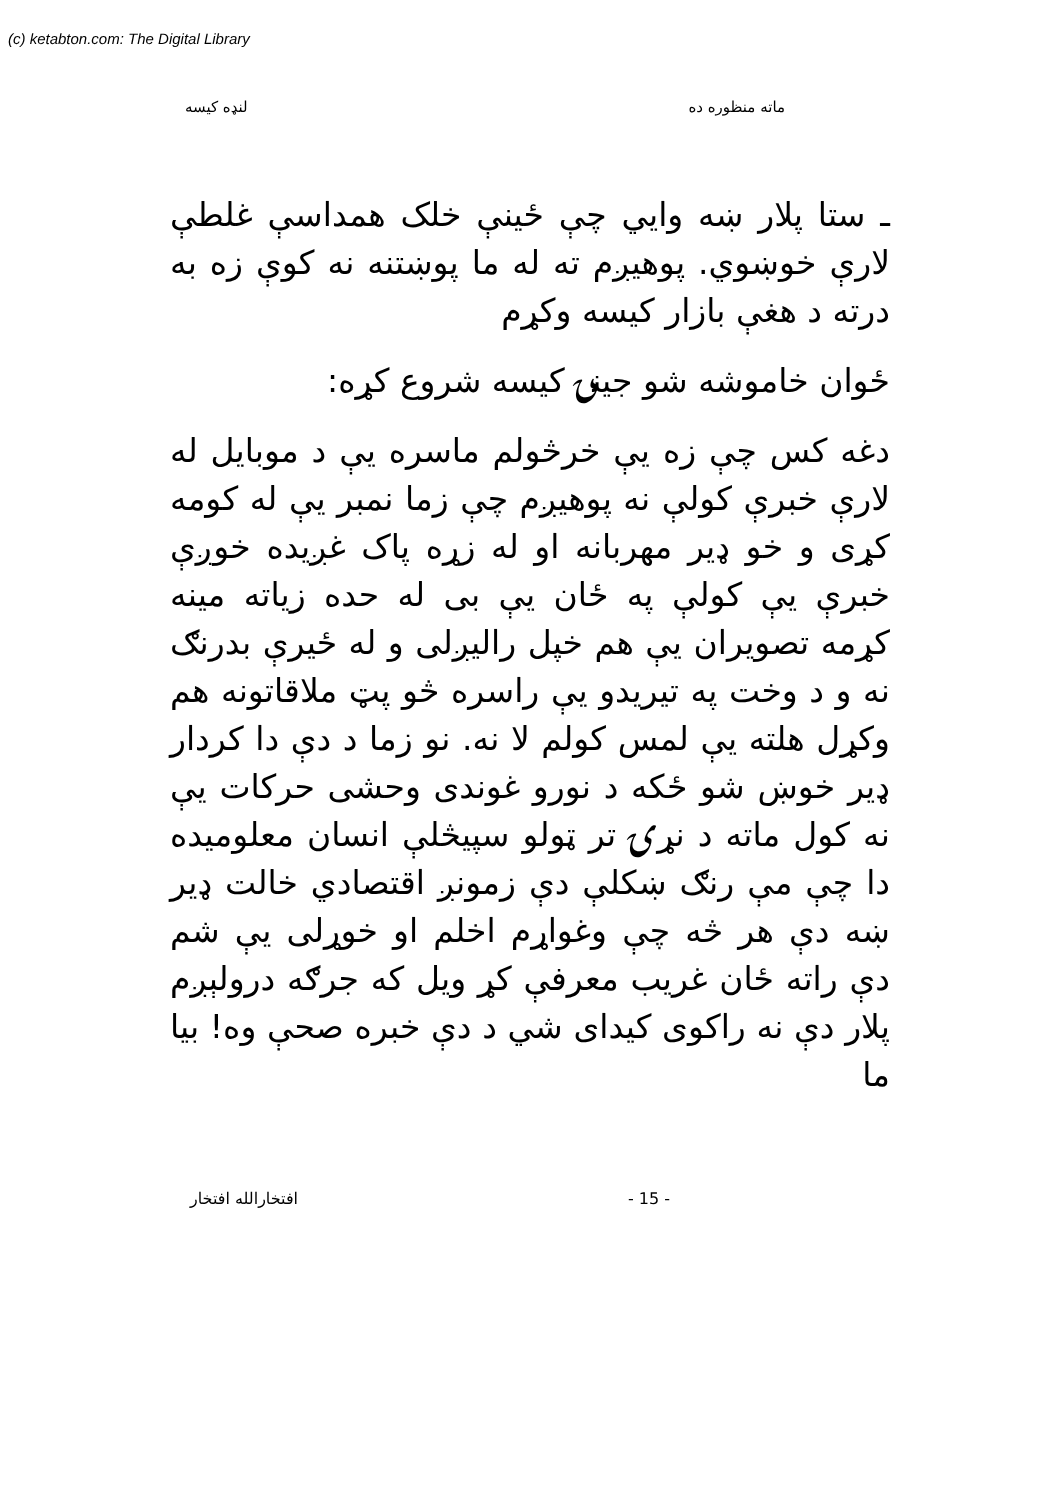(c) ketabton.com: The Digital Library
ماته منظوره ده لنډه کيسه
ـ ستا پلار ښه وايي چې ځينې خلک همداسې غلطې لارې خوښوي. پوهيږم ته له ما پوښتنه نه کوې زه به درته د هغې بازار کيسه وکړم
ځوان خاموشه شو جينۍ کيسه شروع کړه:
دغه کس چې زه يې خرڅولم ماسره يې د موبايل له لارې خبرې کولې نه پوهيږم چې زما نمبر يې له کومه کړی و خو ډير مهربانه او له زړه پاک غږيده خوږې خبرې يې کولې په ځان يې بی له حده زياته مينه کړمه تصويران يې هم خپل راليږلی و له ځيرې بدرنګ نه و د وخت په تيريدو يې راسره څو پټ ملاقاتونه هم وکړل هلته يې لمس کولم لا نه. نو زما د دې دا کردار ډير خوښ شو ځکه د نورو غوندی وحشی حرکات يې نه کول ماته د نړۍ تر ټولو سپيڅلې انسان معلوميده دا چې مې رنګ ښکلې دې زمونږ اقتصادي خالت ډير ښه دې هر څه چې وغواړم اخلم او خوړلی يې شم دې راته ځان غريب معرفې کړ ويل که جرګه درولېږم پلار دې نه راکوی کيدای شي د دې خبره صحې وه! بيا ما
افتخارالله افتخار - 15 -